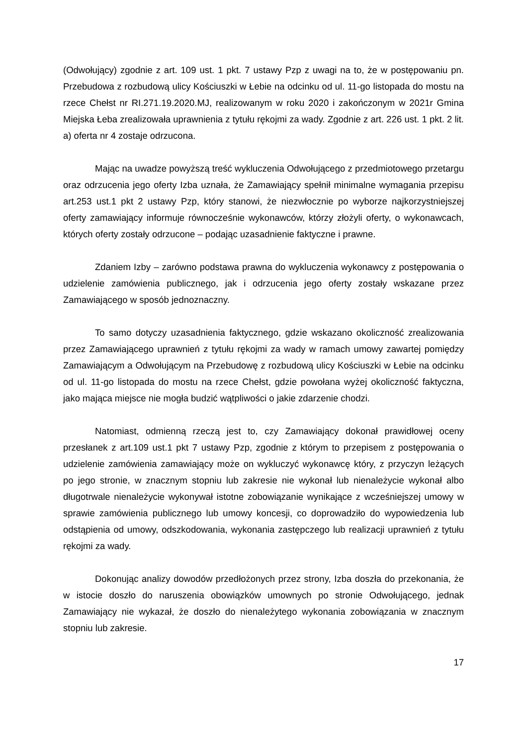(Odwołujący) zgodnie z art. 109 ust. 1 pkt. 7 ustawy Pzp z uwagi na to, że w postępowaniu pn. Przebudowa z rozbudową ulicy Kościuszki w Łebie na odcinku od ul. 11-go listopada do mostu na rzece Chełst nr RI.271.19.2020.MJ, realizowanym w roku 2020 i zakończonym w 2021r Gmina Miejska Łeba zrealizowała uprawnienia z tytułu rękojmi za wady. Zgodnie z art. 226 ust. 1 pkt. 2 lit. a) oferta nr 4 zostaje odrzucona.
Mając na uwadze powyższą treść wykluczenia Odwołującego z przedmiotowego przetargu oraz odrzucenia jego oferty Izba uznała, że Zamawiający spełnił minimalne wymagania przepisu art.253 ust.1 pkt 2 ustawy Pzp, który stanowi, że niezwłocznie po wyborze najkorzystniejszej oferty zamawiający informuje równocześnie wykonawców, którzy złożyli oferty, o wykonawcach, których oferty zostały odrzucone – podając uzasadnienie faktyczne i prawne.
Zdaniem Izby – zarówno podstawa prawna do wykluczenia wykonawcy z postępowania o udzielenie zamówienia publicznego, jak i odrzucenia jego oferty zostały wskazane przez Zamawiającego w sposób jednoznaczny.
To samo dotyczy uzasadnienia faktycznego, gdzie wskazano okoliczność zrealizowania przez Zamawiającego uprawnień z tytułu rękojmi za wady w ramach umowy zawartej pomiędzy Zamawiającym a Odwołującym na Przebudowę z rozbudową ulicy Kościuszki w Łebie na odcinku od ul. 11-go listopada do mostu na rzece Chełst, gdzie powołana wyżej okoliczność faktyczna, jako mająca miejsce nie mogła budzić wątpliwości o jakie zdarzenie chodzi.
Natomiast, odmienną rzeczą jest to, czy Zamawiający dokonał prawidłowej oceny przesłanek z art.109 ust.1 pkt 7 ustawy Pzp, zgodnie z którym to przepisem z postępowania o udzielenie zamówienia zamawiający może on wykluczyć wykonawcę który, z przyczyn leżących po jego stronie, w znacznym stopniu lub zakresie nie wykonał lub nienależycie wykonał albo długotrwale nienależycie wykonywał istotne zobowiązanie wynikające z wcześniejszej umowy w sprawie zamówienia publicznego lub umowy koncesji, co doprowadziło do wypowiedzenia lub odstąpienia od umowy, odszkodowania, wykonania zastępczego lub realizacji uprawnień z tytułu rękojmi za wady.
Dokonując analizy dowodów przedłożonych przez strony, Izba doszła do przekonania, że w istocie doszło do naruszenia obowiązków umownych po stronie Odwołującego, jednak Zamawiający nie wykazał, że doszło do nienależytego wykonania zobowiązania w znacznym stopniu lub zakresie.
17